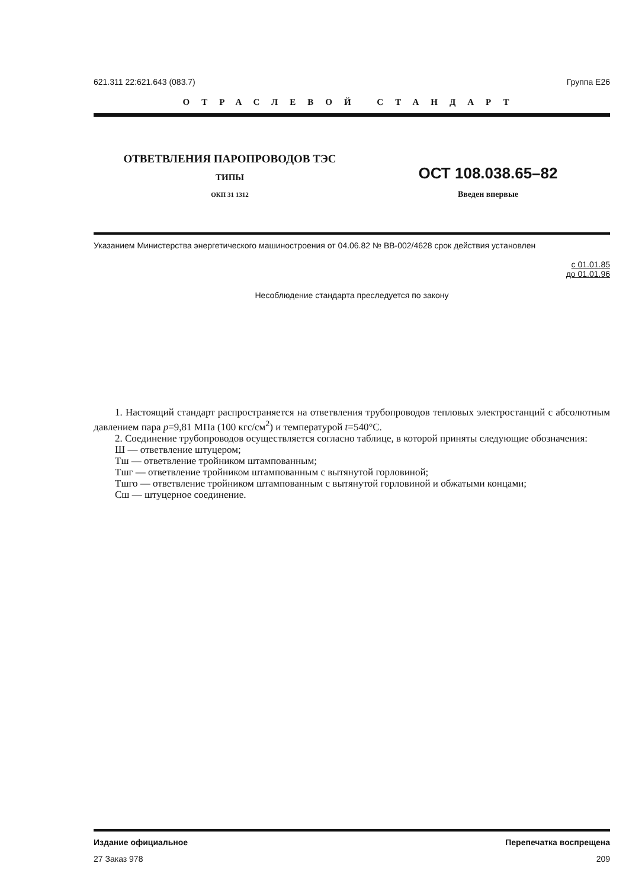621.311 22:621.643 (083.7) Группа Е26
ОТРАСЛЕВОЙ СТАНДАРТ
ОТВЕТВЛЕНИЯ ПАРОПРОВОДОВ ТЭС
ТИПЫ
ОКП 31 1312
ОСТ 108.038.65–82
Введен впервые
Указанием Министерства энергетического машиностроения от 04.06.82 № ВВ-002/4628 срок действия установлен
с 01.01.85
до 01.01.96
Несоблюдение стандарта преследуется по закону
1. Настоящий стандарт распространяется на ответвления трубопроводов тепловых электростанций с абсолютным давлением пара p=9,81 МПа (100 кгс/см<sup>2</sup>) и температурой t=540°С.
2. Соединение трубопроводов осуществляется согласно таблице, в которой приняты следующие обозначения:
Ш — ответвление штуцером;
Тш — ответвление тройником штампованным;
Тшг — ответвление тройником штампованным с вытянутой горловиной;
Тшго — ответвление тройником штампованным с вытянутой горловиной и обжатыми концами;
Сш — штуцерное соединение.
Издание официальное Перепечатка воспрещена
27 Заказ 978 209